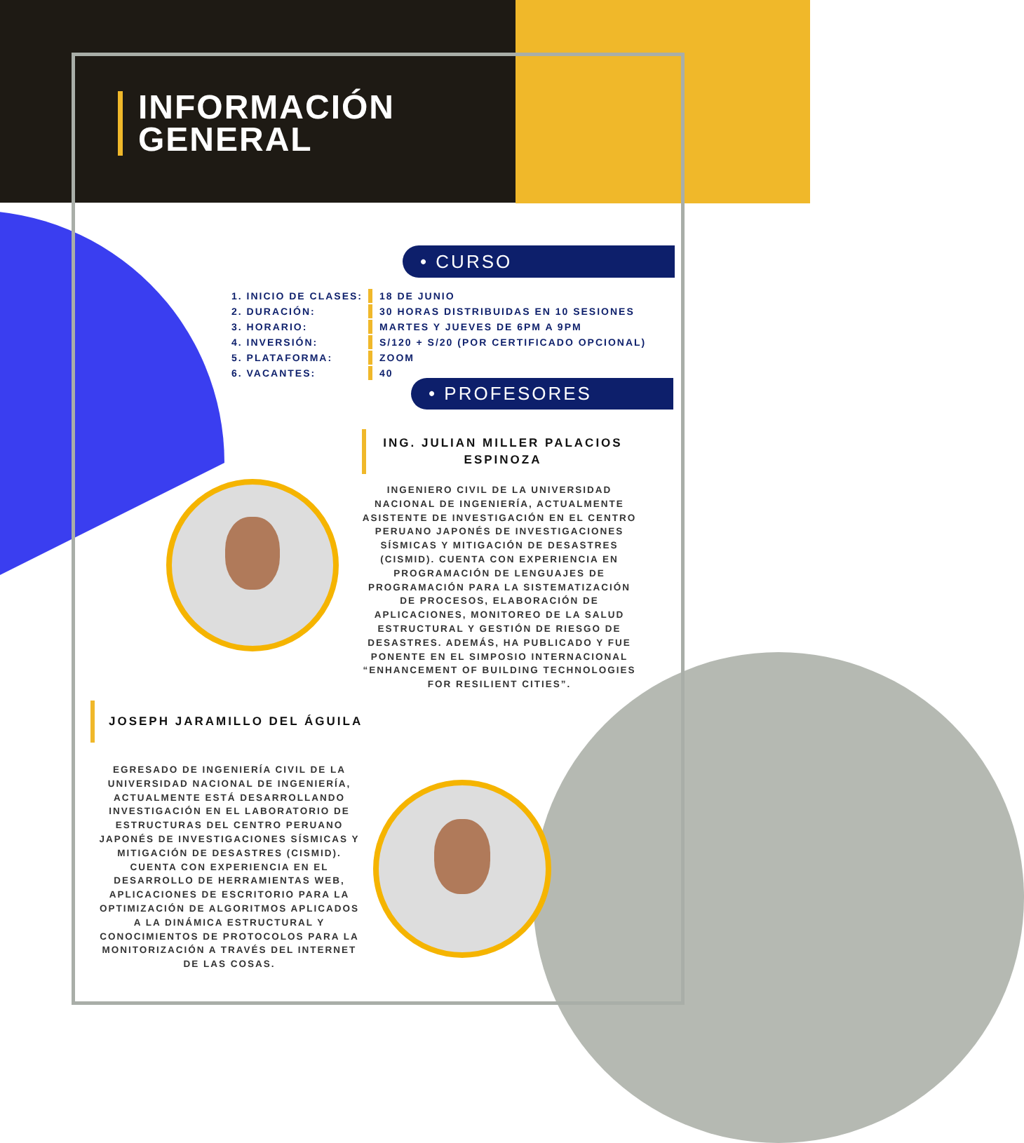INFORMACIÓN
GENERAL
• CURSO
| 1. INICIO DE CLASES: | 18 DE JUNIO |
| 2. DURACIÓN: | 30 HORAS DISTRIBUIDAS EN 10 SESIONES |
| 3. HORARIO: | MARTES Y JUEVES DE 6PM A 9PM |
| 4. INVERSIÓN: | S/120 + S/20 (POR CERTIFICADO OPCIONAL) |
| 5. PLATAFORMA: | ZOOM |
| 6. VACANTES: | 40 |
• PROFESORES
ING. JULIAN MILLER PALACIOS ESPINOZA
INGENIERO CIVIL DE LA UNIVERSIDAD NACIONAL DE INGENIERÍA, ACTUALMENTE ASISTENTE DE INVESTIGACIÓN EN EL CENTRO PERUANO JAPONÉS DE INVESTIGACIONES SÍSMICAS Y MITIGACIÓN DE DESASTRES (CISMID). CUENTA CON EXPERIENCIA EN PROGRAMACIÓN DE LENGUAJES DE PROGRAMACIÓN PARA LA SISTEMATIZACIÓN DE PROCESOS, ELABORACIÓN DE APLICACIONES, MONITOREO DE LA SALUD ESTRUCTURAL Y GESTIÓN DE RIESGO DE DESASTRES. ADEMÁS, HA PUBLICADO Y FUE PONENTE EN EL SIMPOSIO INTERNACIONAL “ENHANCEMENT OF BUILDING TECHNOLOGIES FOR RESILIENT CITIES”.
JOSEPH JARAMILLO DEL ÁGUILA
EGRESADO DE INGENIERÍA CIVIL DE LA UNIVERSIDAD NACIONAL DE INGENIERÍA, ACTUALMENTE ESTÁ DESARROLLANDO INVESTIGACIÓN EN EL LABORATORIO DE ESTRUCTURAS DEL CENTRO PERUANO JAPONÉS DE INVESTIGACIONES SÍSMICAS Y MITIGACIÓN DE DESASTRES (CISMID). CUENTA CON EXPERIENCIA EN EL DESARROLLO DE HERRAMIENTAS WEB, APLICACIONES DE ESCRITORIO PARA LA OPTIMIZACIÓN DE ALGORITMOS APLICADOS A LA DINÁMICA ESTRUCTURAL Y CONOCIMIENTOS DE PROTOCOLOS PARA LA MONITORIZACIÓN A TRAVÉS DEL INTERNET DE LAS COSAS.